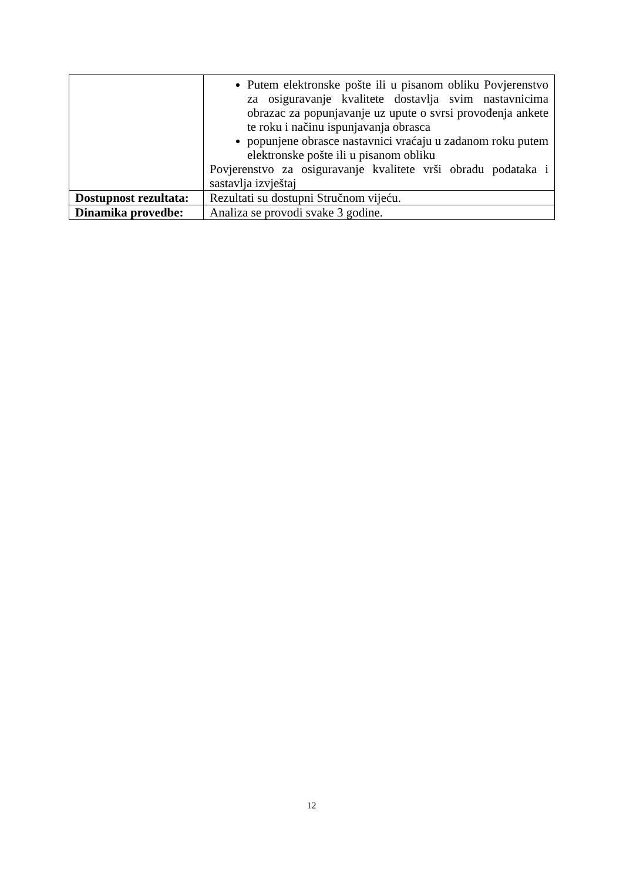| | Putem elektronske pošte ili u pisanom obliku Povjerenstvo za osiguravanje kvalitete dostavlja svim nastavnicima obrazac za popunjavanje uz upute o svrsi provođenja ankete te roku i načinu ispunjavanja obrasca popunjene obrasce nastavnici vraćaju u zadanom roku putem elektronske pošte ili u pisanom obliku Povjerenstvo za osiguravanje kvalitete vrši obradu podataka i sastavlja izvještaj |
| Dostupnost rezultata: | Rezultati su dostupni Stručnom vijeću. |
| Dinamika provedbe: | Analiza se provodi svake 3 godine. |
12